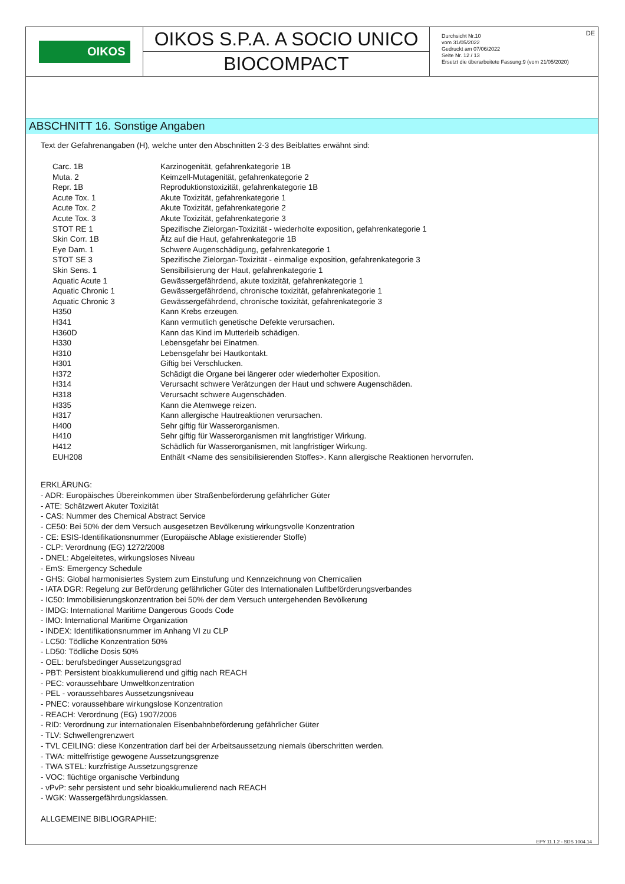OIKOS
OIKOS S.P.A. A SOCIO UNICO
BIOCOMPACT
DE Durchsicht Nr.10
vom 31/05/2022
Gedruckt am 07/06/2022
Seite Nr. 12 / 13
Ersetzt die überarbeitete Fassung:9 (vom 21/05/2020)
ABSCHNITT 16. Sonstige Angaben
Text der Gefahrenangaben (H), welche unter den Abschnitten 2-3 des Beiblattes erwähnt sind:
| Carc. 1B | Karzinogenität, gefahrenkategorie 1B |
| Muta. 2 | Keimzell-Mutagenität, gefahrenkategorie 2 |
| Repr. 1B | Reproduktionstoxizität, gefahrenkategorie 1B |
| Acute Tox. 1 | Akute Toxizität, gefahrenkategorie 1 |
| Acute Tox. 2 | Akute Toxizität, gefahrenkategorie 2 |
| Acute Tox. 3 | Akute Toxizität, gefahrenkategorie 3 |
| STOT RE 1 | Spezifische Zielorgan-Toxizität - wiederholte exposition, gefahrenkategorie 1 |
| Skin Corr. 1B | Ätz auf die Haut, gefahrenkategorie 1B |
| Eye Dam. 1 | Schwere Augenschädigung, gefahrenkategorie 1 |
| STOT SE 3 | Spezifische Zielorgan-Toxizität - einmalige exposition, gefahrenkategorie 3 |
| Skin Sens. 1 | Sensibilisierung der Haut, gefahrenkategorie 1 |
| Aquatic Acute 1 | Gewässergefährdend, akute toxizität, gefahrenkategorie 1 |
| Aquatic Chronic 1 | Gewässergefährdend, chronische toxizität, gefahrenkategorie 1 |
| Aquatic Chronic 3 | Gewässergefährdend, chronische toxizität, gefahrenkategorie 3 |
| H350 | Kann Krebs erzeugen. |
| H341 | Kann vermutlich genetische Defekte verursachen. |
| H360D | Kann das Kind im Mutterleib schädigen. |
| H330 | Lebensgefahr bei Einatmen. |
| H310 | Lebensgefahr bei Hautkontakt. |
| H301 | Giftig bei Verschlucken. |
| H372 | Schädigt die Organe bei längerer oder wiederholter Exposition. |
| H314 | Verursacht schwere Verätzungen der Haut und schwere Augenschäden. |
| H318 | Verursacht schwere Augenschäden. |
| H335 | Kann die Atemwege reizen. |
| H317 | Kann allergische Hautreaktionen verursachen. |
| H400 | Sehr giftig für Wasserorganismen. |
| H410 | Sehr giftig für Wasserorganismen mit langfristiger Wirkung. |
| H412 | Schädlich für Wasserorganismen, mit langfristiger Wirkung. |
| EUH208 | Enthält <Name des sensibilisierenden Stoffes>. Kann allergische Reaktionen hervorrufen. |
ERKLÄRUNG:
- ADR: Europäisches Übereinkommen über Straßenbeförderung gefährlicher Güter
- ATE: Schätzwert Akuter Toxizität
- CAS: Nummer des Chemical Abstract Service
- CE50: Bei 50% der dem Versuch ausgesetzen Bevölkerung wirkungsvolle Konzentration
- CE: ESIS-Identifikationsnummer (Europäische Ablage existierender Stoffe)
- CLP: Verordnung (EG) 1272/2008
- DNEL: Abgeleitetes, wirkungsloses Niveau
- EmS: Emergency Schedule
- GHS: Global harmonisiertes System zum Einstufung und Kennzeichnung von Chemicalien
- IATA DGR: Regelung zur Beförderung gefährlicher Güter des Internationalen Luftbeförderungsverbandes
- IC50: Immobilisierungskonzentration bei 50% der dem Versuch untergehenden Bevölkerung
- IMDG: International Maritime Dangerous Goods Code
- IMO: International Maritime Organization
- INDEX: Identifikationsnummer im Anhang VI zu CLP
- LC50: Tödliche Konzentration 50%
- LD50: Tödliche Dosis 50%
- OEL: berufsbedinger Aussetzungsgrad
- PBT: Persistent bioakkumulierend und giftig nach REACH
- PEC: voraussehbare Umweltkonzentration
- PEL - voraussehbares Aussetzungsniveau
- PNEC: voraussehbare wirkungslose Konzentration
- REACH: Verordnung (EG) 1907/2006
- RID: Verordnung zur internationalen Eisenbahnbeförderung gefährlicher Güter
- TLV: Schwellengrenzwert
- TVL CEILING: diese Konzentration darf bei der Arbeitsaussetzung niemals überschritten werden.
- TWA: mittelfristige gewogene Aussetzungsgrenze
- TWA STEL: kurzfristige Aussetzungsgrenze
- VOC: flüchtige organische Verbindung
- vPvP: sehr persistent und sehr bioakkumulierend nach REACH
- WGK: Wassergefährdungsklassen.
ALLGEMEINE BIBLIOGRAPHIE:
EPY 11.1.2 - SDS 1004.14